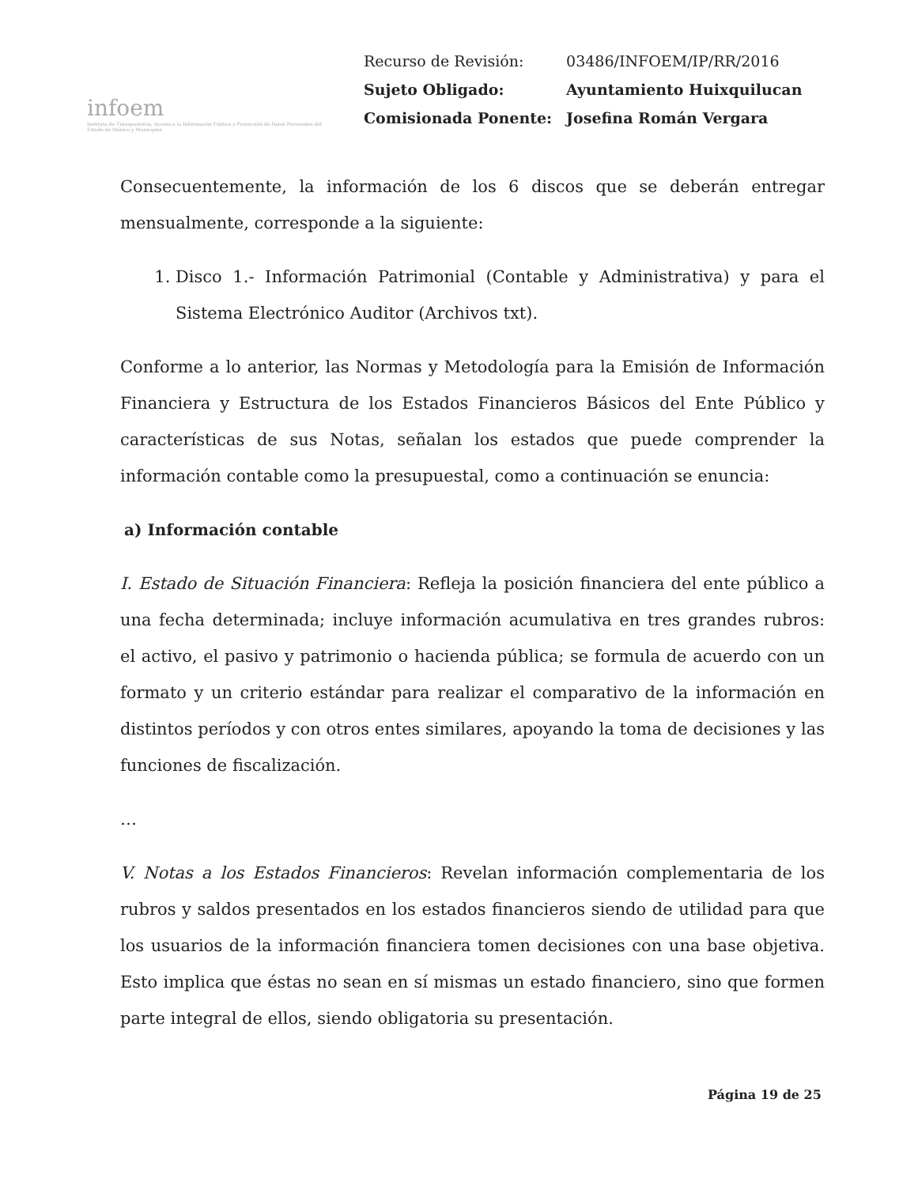infoem
Instituto de Transparencia, Acceso a la Información Pública y Protección de Datos Personales del Estado de México y Municipios
| Recurso de Revisión: | 03486/INFOEM/IP/RR/2016 |
| Sujeto Obligado: | Ayuntamiento Huixquilucan |
| Comisionada Ponente: | Josefina Román Vergara |
Consecuentemente, la información de los 6 discos que se deberán entregar mensualmente, corresponde a la siguiente:
1. Disco 1.- Información Patrimonial (Contable y Administrativa) y para el Sistema Electrónico Auditor (Archivos txt).
Conforme a lo anterior, las Normas y Metodología para la Emisión de Información Financiera y Estructura de los Estados Financieros Básicos del Ente Público y características de sus Notas, señalan los estados que puede comprender la información contable como la presupuestal, como a continuación se enuncia:
a) Información contable
I. Estado de Situación Financiera: Refleja la posición financiera del ente público a una fecha determinada; incluye información acumulativa en tres grandes rubros: el activo, el pasivo y patrimonio o hacienda pública; se formula de acuerdo con un formato y un criterio estándar para realizar el comparativo de la información en distintos períodos y con otros entes similares, apoyando la toma de decisiones y las funciones de fiscalización.
…
V. Notas a los Estados Financieros: Revelan información complementaria de los rubros y saldos presentados en los estados financieros siendo de utilidad para que los usuarios de la información financiera tomen decisiones con una base objetiva. Esto implica que éstas no sean en sí mismas un estado financiero, sino que formen parte integral de ellos, siendo obligatoria su presentación.
Página 19 de 25